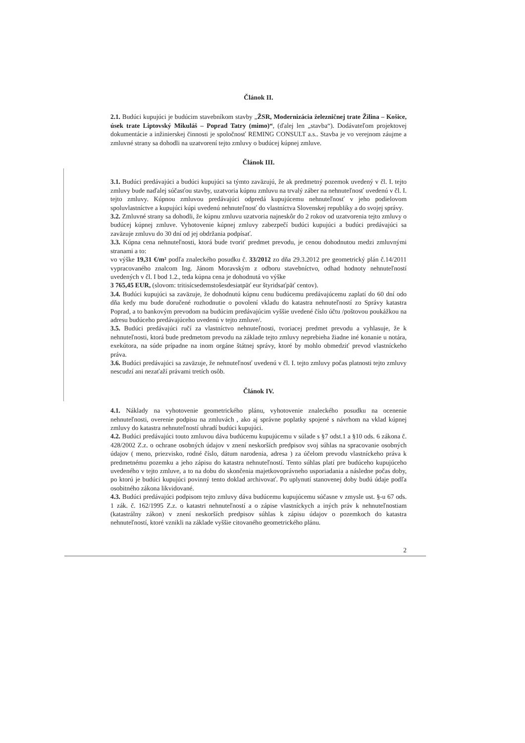Článok II.
2.1. Budúci kupujúci je budúcim stavebníkom stavby „ŽSR, Modernizácia železničnej trate Žilina – Košice, úsek trate Liptovský Mikuláš – Poprad Tatry (mimo)“, (ďalej len „stavba“). Dodávateľom projektovej dokumentácie a inžinierskej činnosti je spoločnosť REMING CONSULT a.s.. Stavba je vo verejnom záujme a zmluvné strany sa dohodli na uzatvorení tejto zmluvy o budúcej kúpnej zmluve.
Článok III.
3.1. Budúci predávajúci a budúci kupujúci sa týmto zaväzujú, že ak predmetný pozemok uvedený v čl. I. tejto zmluvy bude naďalej súčasťou stavby, uzatvoria kúpnu zmluvu na trvalý záber na nehnuteľnosť uvedenú v čl. I. tejto zmluvy. Kúpnou zmluvou predávajúci odpredá kupujúcemu nehnuteľnosť v jeho podielovom spoluvlastníctve a kupujúci kúpi uvedenú nehnuteľnosť do vlastníctva Slovenskej republiky a do svojej správy.
3.2. Zmluvné strany sa dohodli, že kúpnu zmluvu uzatvoria najneskôr do 2 rokov od uzatvorenia tejto zmluvy o budúcej kúpnej zmluve. Vyhotovenie kúpnej zmluvy zabezpečí budúci kupujúci a budúci predávajúci sa zaväzuje zmluvu do 30 dní od jej obdržania podpísať.
3.3. Kúpna cena nehnuteľnosti, ktorá bude tvoriť predmet prevodu, je cenou dohodnutou medzi zmluvnými stranami a to:
vo výške 19,31 €/m² podľa znaleckého posudku č. 33/2012 zo dňa 29.3.2012 pre geometrický plán č.14/2011 vypracovaného znalcom Ing. Jánom Moravským z odboru stavebníctvo, odhad hodnoty nehnuteľností uvedených v čl. I bod 1.2., teda kúpna cena je dohodnutá vo výške
3 765,45 EUR, (slovom: tritisícsedemstošesdesiatpäť eur štyridsaťpäť centov).
3.4. Budúci kupujúci sa zaväzuje, že dohodnutú kúpnu cenu budúcemu predávajúcemu zaplatí do 60 dní odo dňa kedy mu bude doručené rozhodnutie o povolení vkladu do katastra nehnuteľností zo Správy katastra Poprad, a to bankovým prevodom na budúcim predávajúcim vyššie uvedené číslo účtu /poštovou poukážkou na adresu budúceho predávajúceho uvedenú v tejto zmluve/.
3.5. Budúci predávajúci ručí za vlastníctvo nehnuteľnosti, tvoriacej predmet prevodu a vyhlasuje, že k nehnuteľnosti, ktorá bude predmetom prevodu na základe tejto zmluvy neprebieha žiadne iné konanie u notára, exekútora, na súde prípadne na inom orgáne štátnej správy, ktoré by mohlo obmedziť prevod vlastníckeho práva.
3.6. Budúci predávajúci sa zaväzuje, že nehnuteľnosť uvedenú v čl. I. tejto zmluvy počas platnosti tejto zmluvy nescudzí ani nezaťaží právami tretích osôb.
Článok IV.
4.1. Náklady na vyhotovenie geometrického plánu, vyhotovenie znaleckého posudku na ocenenie nehnuteľnosti, overenie podpisu na zmluvách , ako aj správne poplatky spojené s návrhom na vklad kúpnej zmluvy do katastra nehnuteľností uhradí budúci kupujúci.
4.2. Budúci predávajúci touto zmluvou dáva budúcemu kupujúcemu v súlade s §7 odst.1 a §10 ods. 6 zákona č. 428/2002 Z.z. o ochrane osobných údajov v znení neskorších predpisov svoj súhlas na spracovanie osobných údajov ( meno, priezvisko, rodné číslo, dátum narodenia, adresa ) za účelom prevodu vlastníckeho práva k predmetnému pozemku a jeho zápisu do katastra nehnuteľností. Tento súhlas platí pre budúceho kupujúceho uvedeného v tejto zmluve, a to na dobu do skončenia majetkovoprávneho usporiadania a následne počas doby, po ktorú je budúci kupujúci povinný tento doklad archivovať. Po uplynutí stanovenej doby budú údaje podľa osobitného zákona likvidované.
4.3. Budúci predávajúci podpisom tejto zmluvy dáva budúcemu kupujúcemu súčasne v zmysle ust. §-u 67 ods. 1 zák. č. 162/1995 Z.z. o katastri nehnuteľností a o zápise vlastníckych a iných práv k nehnuteľnostiam (katastrálny zákon) v znení neskorších predpisov súhlas k zápisu údajov o pozemkoch do katastra nehnuteľností, ktoré vznikli na základe vyššie citovaného geometrického plánu.
2